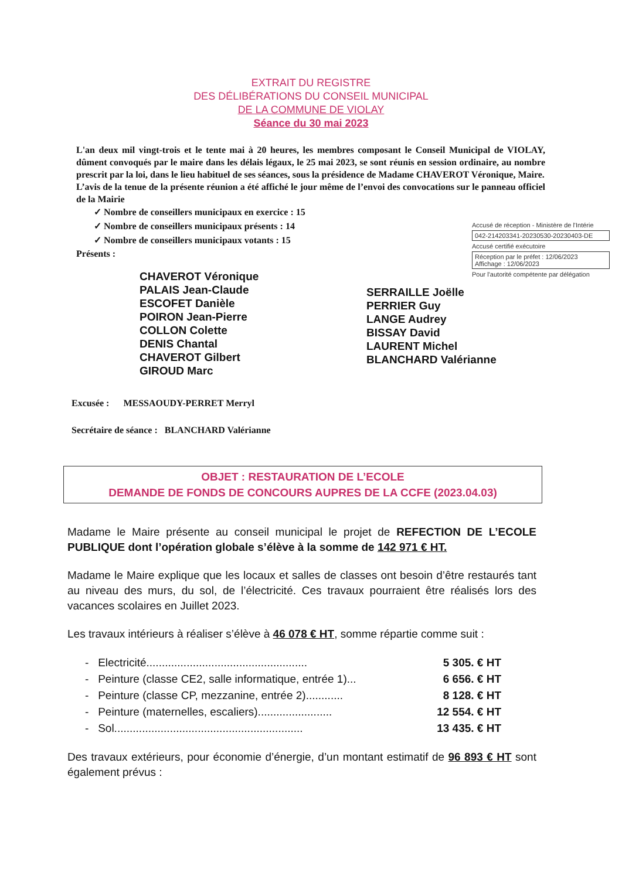EXTRAIT DU REGISTRE
DES DÉLIBÉRATIONS DU CONSEIL MUNICIPAL
DE LA COMMUNE DE VIOLAY
Séance du 30 mai 2023
L'an deux mil vingt-trois et le tente mai à 20 heures, les membres composant le Conseil Municipal de VIOLAY, dûment convoqués par le maire dans les délais légaux, le 25 mai 2023, se sont réunis en session ordinaire, au nombre prescrit par la loi, dans le lieu habituel de ses séances, sous la présidence de Madame CHAVEROT Véronique, Maire.
L’avis de la tenue de la présente réunion a été affiché le jour même de l’envoi des convocations sur le panneau officiel de la Mairie
✓ Nombre de conseillers municipaux en exercice : 15
✓ Nombre de conseillers municipaux présents : 14
✓ Nombre de conseillers municipaux votants : 15
Présents :
Accusé de réception - Ministère de l'Intérie
042-214203341-20230530-20230403-DE
Accusé certifié exécutoire
Réception par le préfet : 12/06/2023
Affichage : 12/06/2023
Pour l'autorité compétente par délégation
CHAVEROT Véronique
PALAIS Jean-Claude
ESCOFET Danièle
POIRON Jean-Pierre
COLLON Colette
DENIS Chantal
CHAVEROT Gilbert
GIROUD Marc
SERRAILLE Joëlle
PERRIER Guy
LANGE Audrey
BISSAY David
LAURENT Michel
BLANCHARD Valérianne
Excusée : MESSAOUDY-PERRET Merryl
Secrétaire de séance : BLANCHARD Valérianne
OBJET : RESTAURATION DE L’ECOLE
DEMANDE DE FONDS DE CONCOURS AUPRES DE LA CCFE (2023.04.03)
Madame le Maire présente au conseil municipal le projet de REFECTION DE L’ECOLE PUBLIQUE dont l’opération globale s’élève à la somme de 142 971 € HT.
Madame le Maire explique que les locaux et salles de classes ont besoin d’être restaurés tant au niveau des murs, du sol, de l’électricité. Ces travaux pourraient être réalisés lors des vacances scolaires en Juillet 2023.
Les travaux intérieurs à réaliser s’élève à 46 078 € HT, somme répartie comme suit :
- Electricité.................................................... 5 305. € HT
- Peinture (classe CE2, salle informatique, entrée 1)... 6 656. € HT
- Peinture (classe CP, mezzanine, entrée 2)............ 8 128. € HT
- Peinture (maternelles, escaliers)........................ 12 554. € HT
- Sol............................................................. 13 435. € HT
Des travaux extérieurs, pour économie d’énergie, d’un montant estimatif de 96 893 € HT sont également prévus :